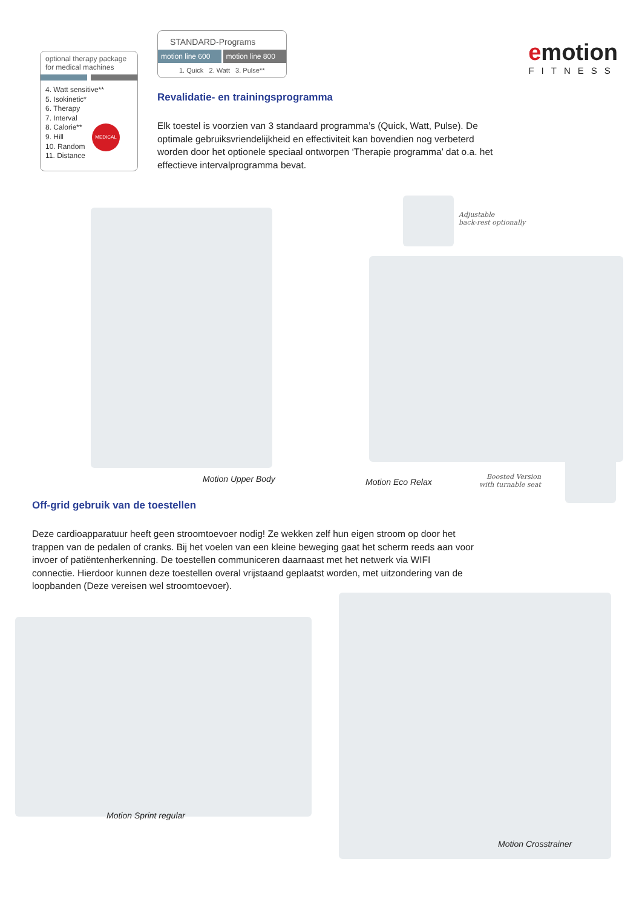optional therapy package
for medical machines
4. Watt sensitive**
5. Isokinetic*
6. Therapy
7. Interval
8. Calorie**
9. Hill
10. Random
11. Distance
MEDICAL
STANDARD-Programs
motion line 600 motion line 800
1. Quick 2. Watt 3. Pulse**
Revalidatie- en trainingsprogramma
Elk toestel is voorzien van 3 standaard programma’s (Quick, Watt, Pulse). De optimale gebruiksvriendelijkheid en effectiviteit kan bovendien nog verbeterd worden door het optionele speciaal ontworpen ‘Therapie programma’ dat o.a. het effectieve intervalprogramma bevat.
emotion
FITNESS
Motion Upper Body
Adjustable
back-rest optionally
Motion Eco Relax
Boosted Version
with turnable seat
Off-grid gebruik van de toestellen
Deze cardioapparatuur heeft geen stroomtoevoer nodig! Ze wekken zelf hun eigen stroom op door het trappen van de pedalen of cranks. Bij het voelen van een kleine beweging gaat het scherm reeds aan voor invoer of patiëntenherkenning. De toestellen communiceren daarnaast met het netwerk via WIFI connectie. Hierdoor kunnen deze toestellen overal vrijstaand geplaatst worden, met uitzondering van de loopbanden (Deze vereisen wel stroomtoevoer).
Motion Sprint regular
Motion Crosstrainer